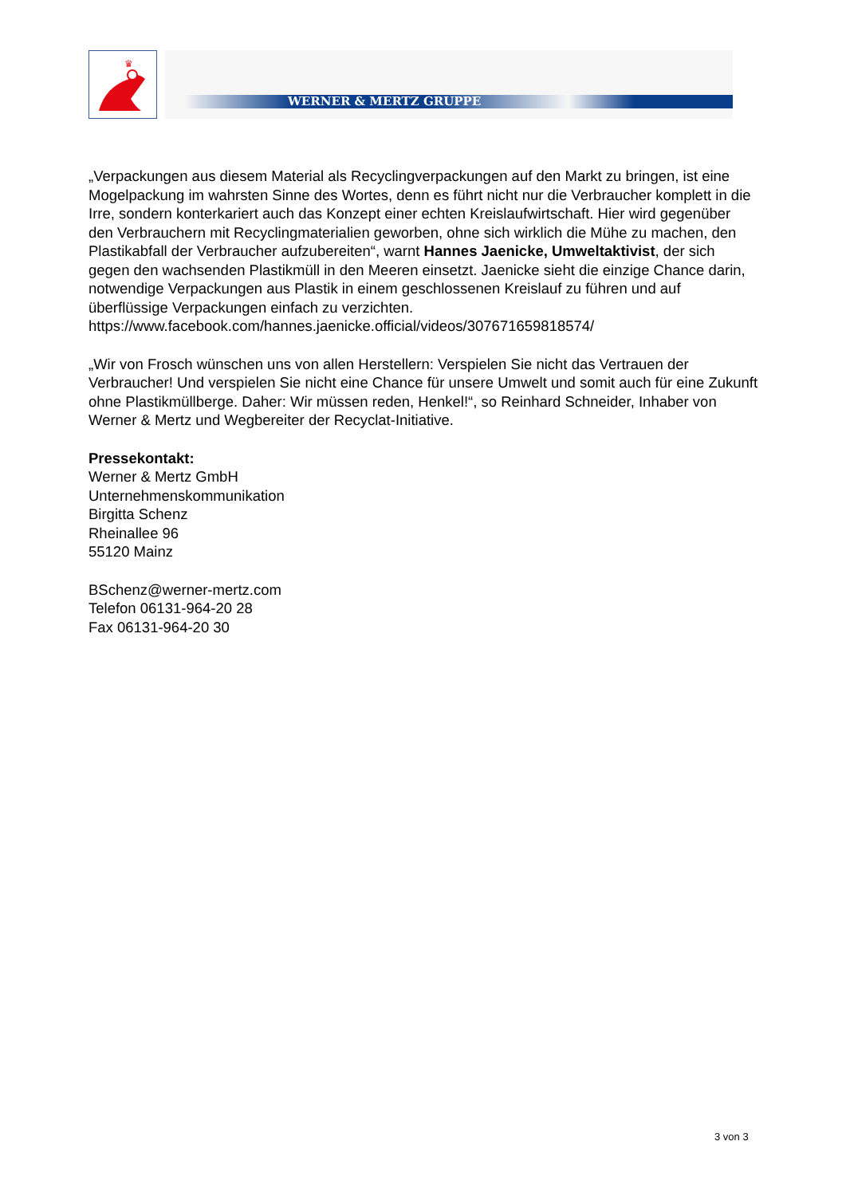♛
WERNER & MERTZ GRUPPE
„Verpackungen aus diesem Material als Recyclingverpackungen auf den Markt zu bringen, ist eine Mogelpackung im wahrsten Sinne des Wortes, denn es führt nicht nur die Verbraucher komplett in die Irre, sondern konterkariert auch das Konzept einer echten Kreislaufwirtschaft. Hier wird gegenüber den Verbrauchern mit Recyclingmaterialien geworben, ohne sich wirklich die Mühe zu machen, den Plastikabfall der Verbraucher aufzubereiten“, warnt Hannes Jaenicke, Umweltaktivist, der sich gegen den wachsenden Plastikmüll in den Meeren einsetzt. Jaenicke sieht die einzige Chance darin, notwendige Verpackungen aus Plastik in einem geschlossenen Kreislauf zu führen und auf überflüssige Verpackungen einfach zu verzichten. https://www.facebook.com/hannes.jaenicke.official/videos/307671659818574/
„Wir von Frosch wünschen uns von allen Herstellern: Verspielen Sie nicht das Vertrauen der Verbraucher! Und verspielen Sie nicht eine Chance für unsere Umwelt und somit auch für eine Zukunft ohne Plastikmüllberge. Daher: Wir müssen reden, Henkel!“, so Reinhard Schneider, Inhaber von Werner & Mertz und Wegbereiter der Recyclat-Initiative.
Pressekontakt:
Werner & Mertz GmbH
Unternehmenskommunikation
Birgitta Schenz
Rheinallee 96
55120 Mainz
BSchenz@werner-mertz.com
Telefon 06131-964-20 28
Fax 06131-964-20 30
3 von 3